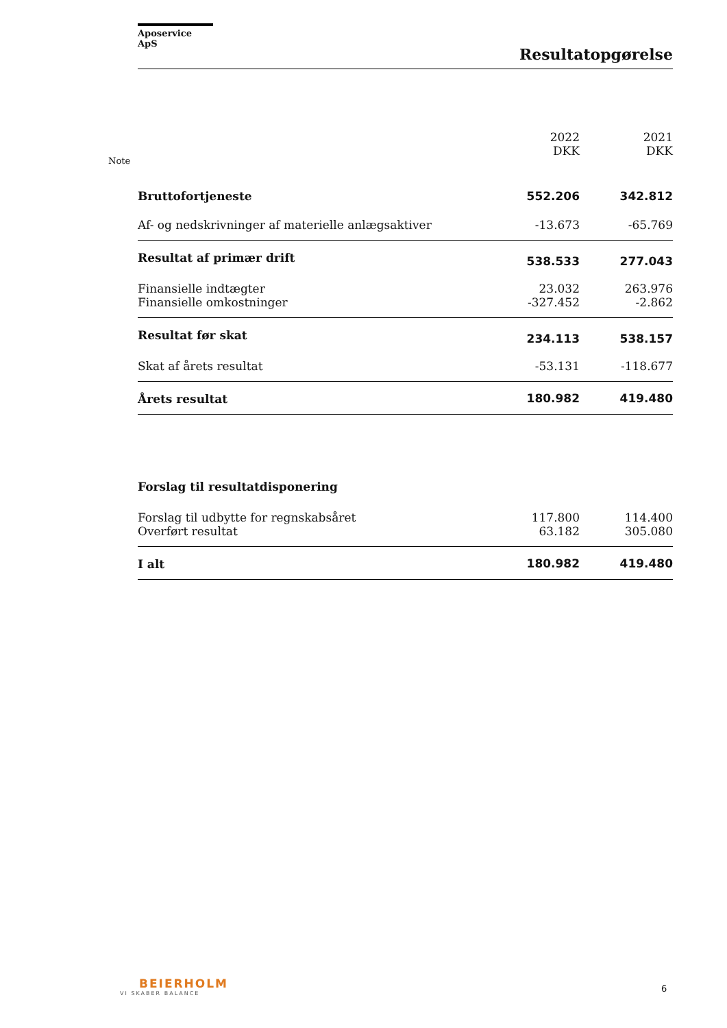Aposervice ApS
Resultatopgørelse
Note
| | 2022 DKK | 2021 DKK |
| --- | --- | --- |
| Bruttofortjeneste | 552.206 | 342.812 |
| Af- og nedskrivninger af materielle anlægsaktiver | -13.673 | -65.769 |
| Resultat af primær drift | 538.533 | 277.043 |
| Finansielle indtægter | 23.032 | 263.976 |
| Finansielle omkostninger | -327.452 | -2.862 |
| Resultat før skat | 234.113 | 538.157 |
| Skat af årets resultat | -53.131 | -118.677 |
| Årets resultat | 180.982 | 419.480 |
| Forslag til resultatdisponering | | |
| Forslag til udbytte for regnskabsåret | 117.800 | 114.400 |
| Overført resultat | 63.182 | 305.080 |
| I alt | 180.982 | 419.480 |
BEIERHOLM
VI SKABER BALANCE
6